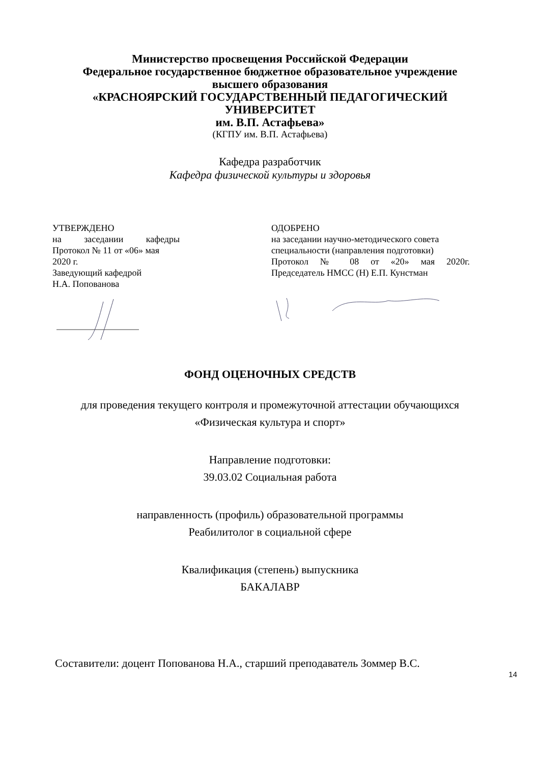Министерство просвещения Российской Федерации
Федеральное государственное бюджетное образовательное учреждение
высшего образования
«КРАСНОЯРСКИЙ ГОСУДАРСТВЕННЫЙ ПЕДАГОГИЧЕСКИЙ
УНИВЕРСИТЕТ
им. В.П. Астафьева»
(КГПУ им. В.П. Астафьева)
Кафедра разработчик
Кафедра физической культуры и здоровья
УТВЕРЖДЕНО
на заседании кафедры
Протокол № 11 от «06» мая 2020 г.
Заведующий кафедрой
Н.А. Попованова
ОДОБРЕНО
на заседании научно-методического совета специальности (направления подготовки)
Протокол № 08 от «20» мая 2020г.
Председатель НМСС (Н) Е.П. Кунстман
ФОНД ОЦЕНОЧНЫХ СРЕДСТВ
для проведения текущего контроля и промежуточной аттестации обучающихся
«Физическая культура и спорт»
Направление подготовки:
39.03.02 Социальная работа
направленность (профиль) образовательной программы
Реабилитолог в социальной сфере
Квалификация (степень) выпускника
БАКАЛАВР
Составители: доцент Попованова Н.А., старший преподаватель Зоммер В.С.
14